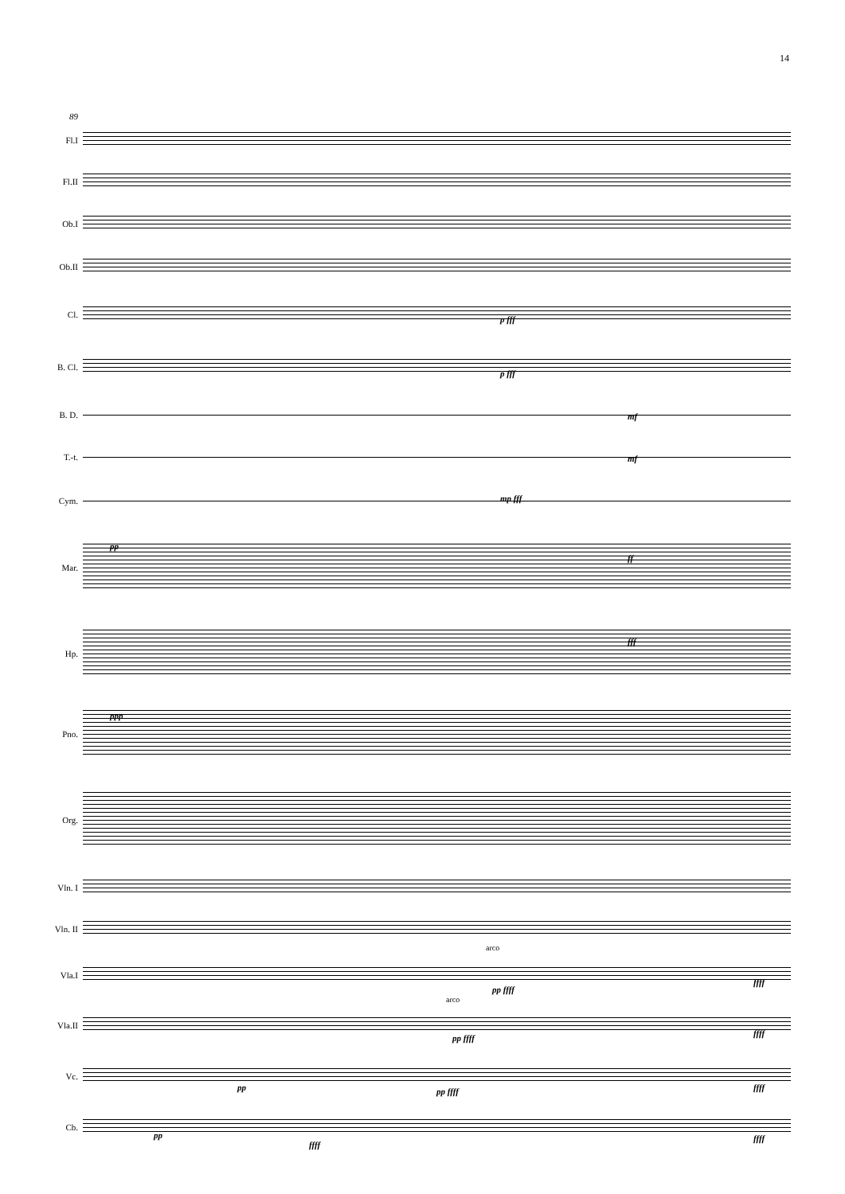14
89
Fl.I
Fl.II
Ob.I
Ob.II
Cl.
B. Cl.
B. D.
T.-t.
Cym.
Mar.
Hp.
Pno.
Org.
Vln. I
Vln. II
Vla.I
Vla.II
Vc.
Cb.
p fff
p fff
mf
mf
mp fff
pp
ff
fff
ppp
arco
pp ffff
ffff
arco
pp ffff ffff
pp pp ffff ffff
pp
ffff
ffff